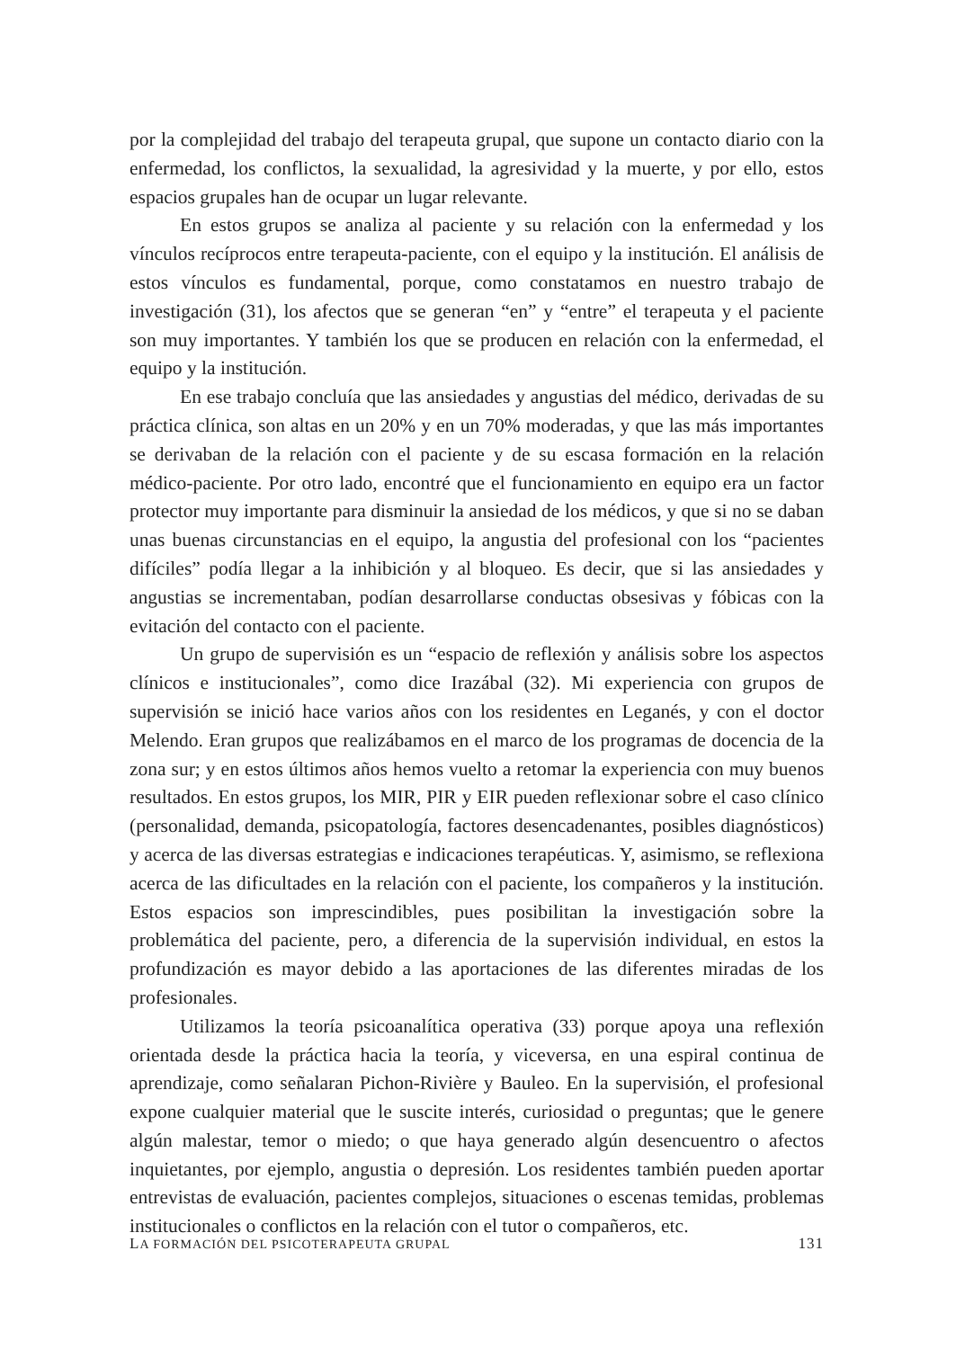por la complejidad del trabajo del terapeuta grupal, que supone un contacto diario con la enfermedad, los conflictos, la sexualidad, la agresividad y la muerte, y por ello, estos espacios grupales han de ocupar un lugar relevante.
En estos grupos se analiza al paciente y su relación con la enfermedad y los vínculos recíprocos entre terapeuta-paciente, con el equipo y la institución. El análisis de estos vínculos es fundamental, porque, como constatamos en nuestro trabajo de investigación (31), los afectos que se generan “en” y “entre” el terapeuta y el paciente son muy importantes. Y también los que se producen en relación con la enfermedad, el equipo y la institución.
En ese trabajo concluía que las ansiedades y angustias del médico, derivadas de su práctica clínica, son altas en un 20% y en un 70% moderadas, y que las más importantes se derivaban de la relación con el paciente y de su escasa formación en la relación médico-paciente. Por otro lado, encontré que el funcionamiento en equipo era un factor protector muy importante para disminuir la ansiedad de los médicos, y que si no se daban unas buenas circunstancias en el equipo, la angustia del profesional con los “pacientes difíciles” podía llegar a la inhibición y al bloqueo. Es decir, que si las ansiedades y angustias se incrementaban, podían desarrollarse conductas obsesivas y fóbicas con la evitación del contacto con el paciente.
Un grupo de supervisión es un “espacio de reflexión y análisis sobre los aspectos clínicos e institucionales”, como dice Irazábal (32). Mi experiencia con grupos de supervisión se inició hace varios años con los residentes en Leganés, y con el doctor Melendo. Eran grupos que realizábamos en el marco de los programas de docencia de la zona sur; y en estos últimos años hemos vuelto a retomar la experiencia con muy buenos resultados. En estos grupos, los MIR, PIR y EIR pueden reflexionar sobre el caso clínico (personalidad, demanda, psicopatología, factores desencadenantes, posibles diagnósticos) y acerca de las diversas estrategias e indicaciones terapéuticas. Y, asimismo, se reflexiona acerca de las dificultades en la relación con el paciente, los compañeros y la institución. Estos espacios son imprescindibles, pues posibilitan la investigación sobre la problemática del paciente, pero, a diferencia de la supervisión individual, en estos la profundización es mayor debido a las aportaciones de las diferentes miradas de los profesionales.
Utilizamos la teoría psicoanalítica operativa (33) porque apoya una reflexión orientada desde la práctica hacia la teoría, y viceversa, en una espiral continua de aprendizaje, como señalaran Pichon-Rivière y Bauleo. En la supervisión, el profesional expone cualquier material que le suscite interés, curiosidad o preguntas; que le genere algún malestar, temor o miedo; o que haya generado algún desencuentro o afectos inquietantes, por ejemplo, angustia o depresión. Los residentes también pueden aportar entrevistas de evaluación, pacientes complejos, situaciones o escenas temidas, problemas institucionales o conflictos en la relación con el tutor o compañeros, etc.
LA FORMACIÓN DEL PSICOTERAPEUTA GRUPAL 131